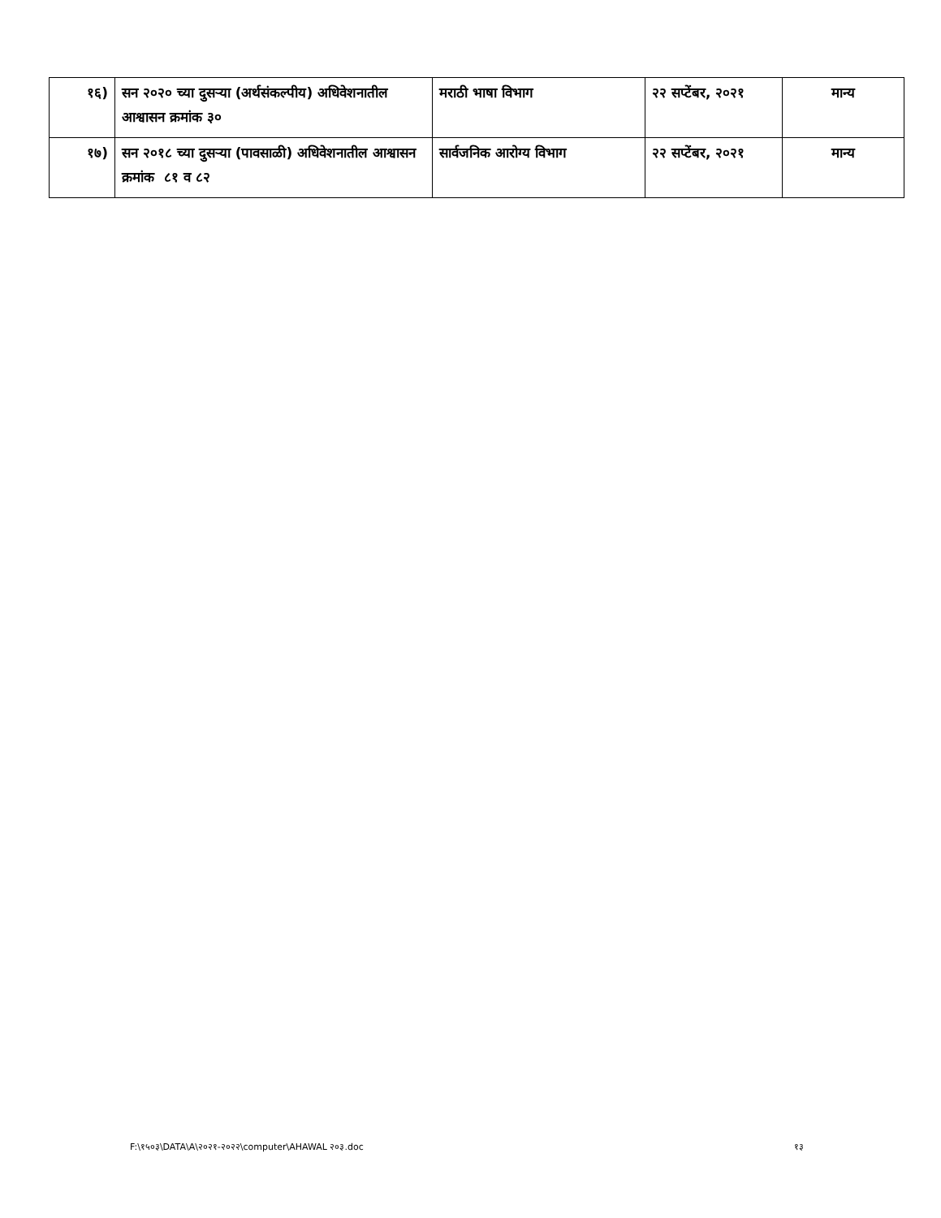| १६) | सन २०२० च्या दुसऱ्या (अर्थसंकल्पीय) अधिवेशनातील आश्वासन क्रमांक ३० | मराठी भाषा विभाग | २२ सप्टेंबर, २०२१ | मान्य |
| १७) | सन २०१८ च्या दुसऱ्या (पावसाळी) अधिवेशनातील आश्वासन क्रमांक ८१ व ८२ | सार्वजनिक आरोग्य विभाग | २२ सप्टेंबर, २०२१ | मान्य |
F:\१५०३\DATA\A\२०२१-२०२२\computer\AHAWAL २०३.doc १३